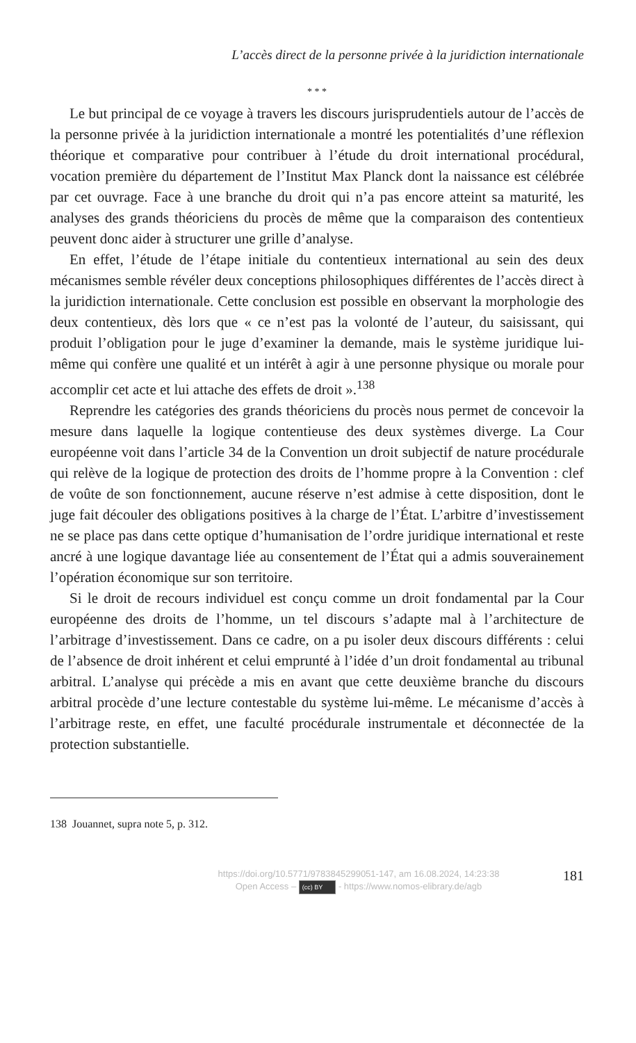L’accès direct de la personne privée à la juridiction internationale
* * *
Le but principal de ce voyage à travers les discours jurisprudentiels autour de l’accès de la personne privée à la juridiction internationale a montré les potentialités d’une réflexion théorique et comparative pour contribuer à l’étude du droit international procédural, vocation première du département de l’Institut Max Planck dont la naissance est célébrée par cet ouvrage. Face à une branche du droit qui n’a pas encore atteint sa maturité, les analyses des grands théoriciens du procès de même que la comparaison des contentieux peuvent donc aider à structurer une grille d’analyse.
En effet, l’étude de l’étape initiale du contentieux international au sein des deux mécanismes semble révéler deux conceptions philosophiques différentes de l’accès direct à la juridiction internationale. Cette conclusion est possible en observant la morphologie des deux contentieux, dès lors que « ce n’est pas la volonté de l’auteur, du saisissant, qui produit l’obligation pour le juge d’examiner la demande, mais le système juridique lui-même qui confère une qualité et un intérêt à agir à une personne physique ou morale pour accomplir cet acte et lui attache des effets de droit ».<sup>138</sup>
Reprendre les catégories des grands théoriciens du procès nous permet de concevoir la mesure dans laquelle la logique contentieuse des deux systèmes diverge. La Cour européenne voit dans l’article 34 de la Convention un droit subjectif de nature procédurale qui relève de la logique de protection des droits de l’homme propre à la Convention : clef de voûte de son fonctionnement, aucune réserve n’est admise à cette disposition, dont le juge fait découler des obligations positives à la charge de l’État. L’arbitre d’investissement ne se place pas dans cette optique d’humanisation de l’ordre juridique international et reste ancré à une logique davantage liée au consentement de l’État qui a admis souverainement l’opération économique sur son territoire.
Si le droit de recours individuel est conçu comme un droit fondamental par la Cour européenne des droits de l’homme, un tel discours s’adapte mal à l’architecture de l’arbitrage d’investissement. Dans ce cadre, on a pu isoler deux discours différents : celui de l’absence de droit inhérent et celui emprunté à l’idée d’un droit fondamental au tribunal arbitral. L’analyse qui précède a mis en avant que cette deuxième branche du discours arbitral procède d’une lecture contestable du système lui-même. Le mécanisme d’accès à l’arbitrage reste, en effet, une faculté procédurale instrumentale et déconnectée de la protection substantielle.
138 Jouannet, supra note 5, p. 312.
https://doi.org/10.5771/9783845299051-147, am 16.08.2024, 14:23:38
Open Access – (cc) BY - https://www.nomos-elibrary.de/agb
181